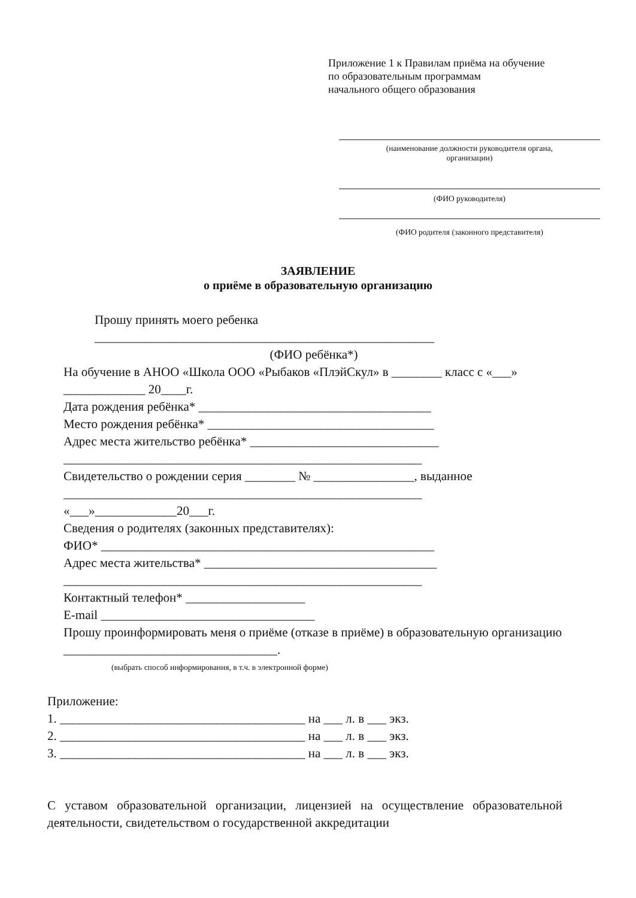Приложение 1 к Правилам приёма на обучение
по образовательным программам
начального общего образования
(наименование должности руководителя органа,
организации)
(ФИО руководителя)
(ФИО родителя (законного представителя)
ЗАЯВЛЕНИЕ
о приёме в образовательную организацию
Прошу принять моего ребенка
______________________________________________________
(ФИО ребёнка*)
На обучение в АНОО «Школа ООО «Рыбаков «ПлэйСкул» в ________ класс с «___» _____________ 20____г.
Дата рождения ребёнка* _____________________________________
Место рождения ребёнка* ____________________________________
Адрес места жительство ребёнка* ______________________________
_________________________________________________________
Свидетельство о рождении серия ________ № ________________, выданное
_________________________________________________________
«___»_____________20___г.
Сведения о родителях (законных представителях):
ФИО* _____________________________________________________
Адрес места жительства* _____________________________________
_________________________________________________________
Контактный телефон* ___________________
E-mail __________________________________
Прошу проинформировать меня о приёме (отказе в приёме) в образовательную организацию __________________________________.
(выбрать способ информирования, в т.ч. в электронной форме)
Приложение:
1. _______________________________________ на ___ л. в ___ экз.
2. _______________________________________ на ___ л. в ___ экз.
3. _______________________________________ на ___ л. в ___ экз.
С уставом образовательной организации, лицензией на осуществление образовательной деятельности, свидетельством о государственной аккредитации